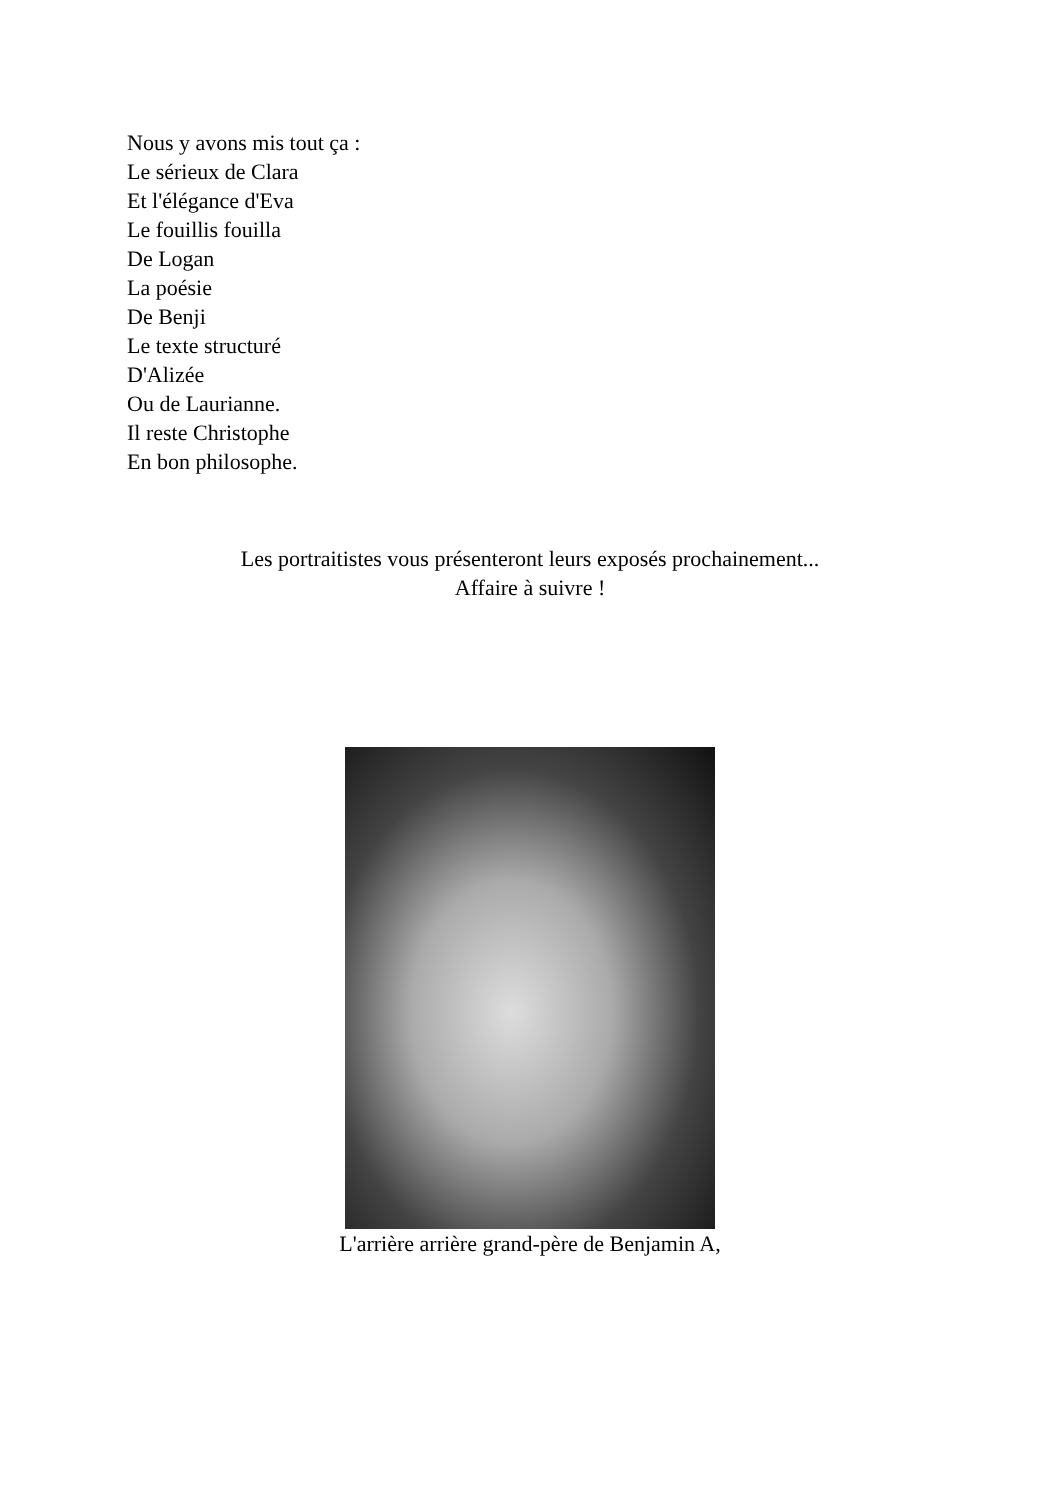Nous y avons mis tout ça :
Le sérieux de Clara
Et l'élégance d'Eva
Le fouillis fouilla
De Logan
La poésie
De Benji
Le texte structuré
D'Alizée
Ou de Laurianne.
Il reste Christophe
En bon philosophe.
Les portraitistes vous présenteront leurs exposés prochainement...
Affaire à suivre !
L'arrière arrière grand-père de Benjamin A,